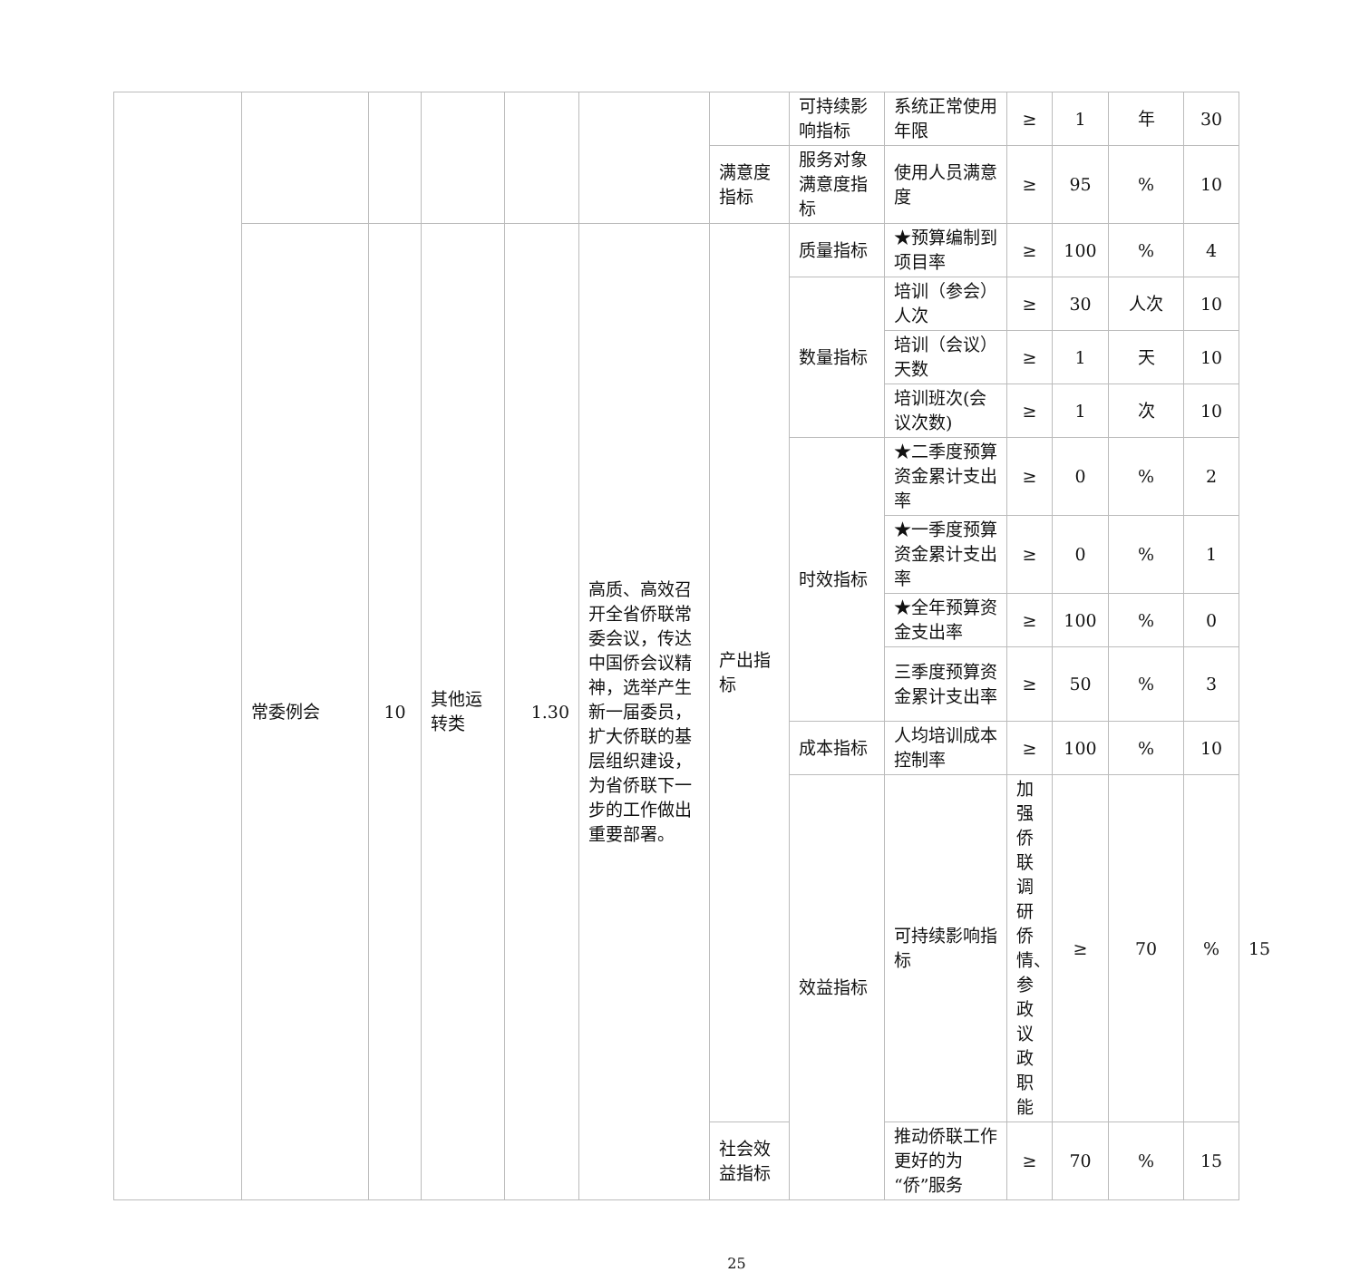| | | | | | | | 可持续影响指标 | 系统正常使用年限 | ≥ | 1 | 年 | 30 | |
| | | | | | | 满意度指标 | 服务对象满意度指标 | 使用人员满意度 | ≥ | 95 | % | 10 | |
| | 常委例会 | 10 | 其他运转类 | 1.30 | 高质、高效召开全省侨联常委会议，传达中国侨会议精神，选举产生新一届委员，扩大侨联的基层组织建设，为省侨联下一步的工作做出重要部署。 | 产出指标 | 质量指标 | ★预算编制到项目率 | ≥ | 100 | % | 4 | |
| | | | | | | | 数量指标 | 培训（参会）人次 | ≥ | 30 | 人次 | 10 | |
| | | | | | | | | 培训（会议）天数 | ≥ | 1 | 天 | 10 | |
| | | | | | | | | 培训班次(会议次数) | ≥ | 1 | 次 | 10 | |
| | | | | | | | 时效指标 | ★二季度预算资金累计支出率 | ≥ | 0 | % | 2 | |
| | | | | | | | | ★一季度预算资金累计支出率 | ≥ | 0 | % | 1 | |
| | | | | | | | | ★全年预算资金支出率 | ≥ | 100 | % | 0 | |
| | | | | | | | | 三季度预算资金累计支出率 | ≥ | 50 | % | 3 | |
| | | | | | | | 成本指标 | 人均培训成本控制率 | ≥ | 100 | % | 10 | |
| | | | | | | | 效益指标 | 可持续影响指标 | 加强侨联调研侨情、参政议政职能 | ≥ | 70 | % | 15 |
| | | | | | | 社会效益指标 | | 推动侨联工作更好的为“侨”服务 | ≥ | 70 | % | 15 | |
25